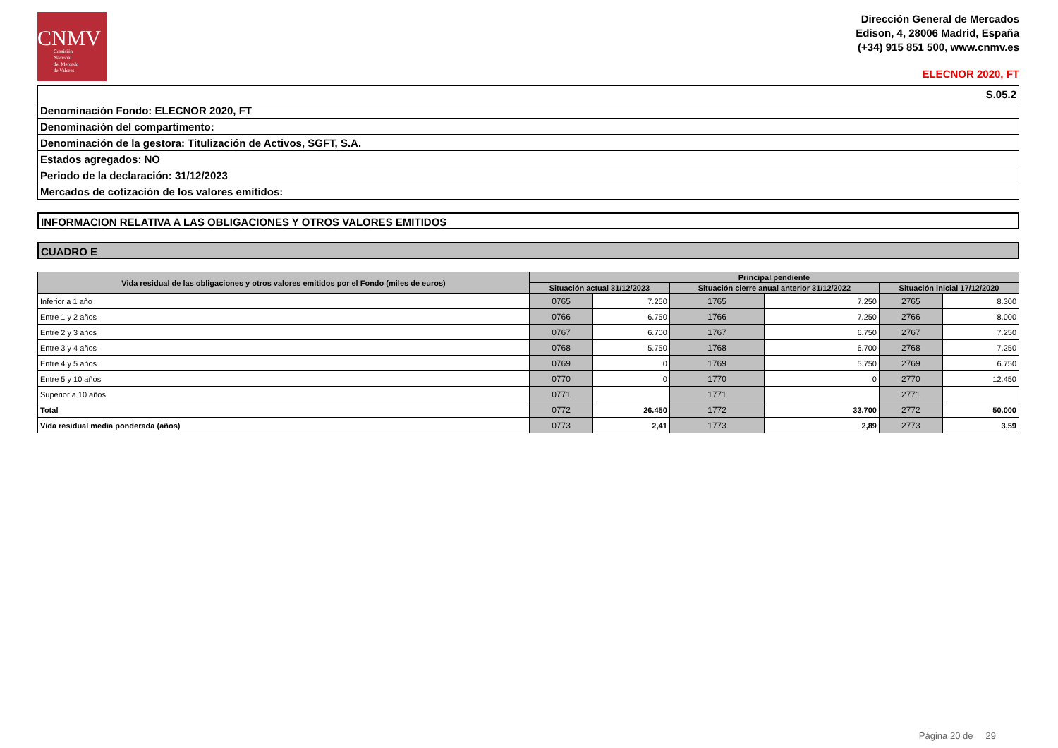CNMV
Comisión
Nacional
del Mercado
de Valores
Dirección General de Mercados
Edison, 4, 28006 Madrid, España
(+34) 915 851 500, www.cnmv.es
ELECNOR 2020, FT
| S.05.2 |
| Denominación Fondo: ELECNOR 2020, FT |
| Denominación del compartimento: |
| Denominación de la gestora: Titulización de Activos, SGFT, S.A. |
| Estados agregados: NO |
| Periodo de la declaración: 31/12/2023 |
| Mercados de cotización de los valores emitidos: |
INFORMACION RELATIVA A LAS OBLIGACIONES Y OTROS VALORES EMITIDOS
CUADRO E
| Vida residual de las obligaciones y otros valores emitidos por el Fondo (miles de euros) | Principal pendiente | | | | | |
| --- | --- | --- | --- | --- | --- | --- |
| | Situación actual 31/12/2023 | | Situación cierre anual anterior 31/12/2022 | | Situación inicial 17/12/2020 | |
| Inferior a 1 año | 0765 | 7.250 | 1765 | 7.250 | 2765 | 8.300 |
| Entre 1 y 2 años | 0766 | 6.750 | 1766 | 7.250 | 2766 | 8.000 |
| Entre 2 y 3 años | 0767 | 6.700 | 1767 | 6.750 | 2767 | 7.250 |
| Entre 3 y 4 años | 0768 | 5.750 | 1768 | 6.700 | 2768 | 7.250 |
| Entre 4 y 5 años | 0769 | 0 | 1769 | 5.750 | 2769 | 6.750 |
| Entre 5 y 10 años | 0770 | 0 | 1770 | 0 | 2770 | 12.450 |
| Superior a 10 años | 0771 | | 1771 | | 2771 | |
| Total | 0772 | 26.450 | 1772 | 33.700 | 2772 | 50.000 |
| Vida residual media ponderada (años) | 0773 | 2,41 | 1773 | 2,89 | 2773 | 3,59 |
Página 20 de 29